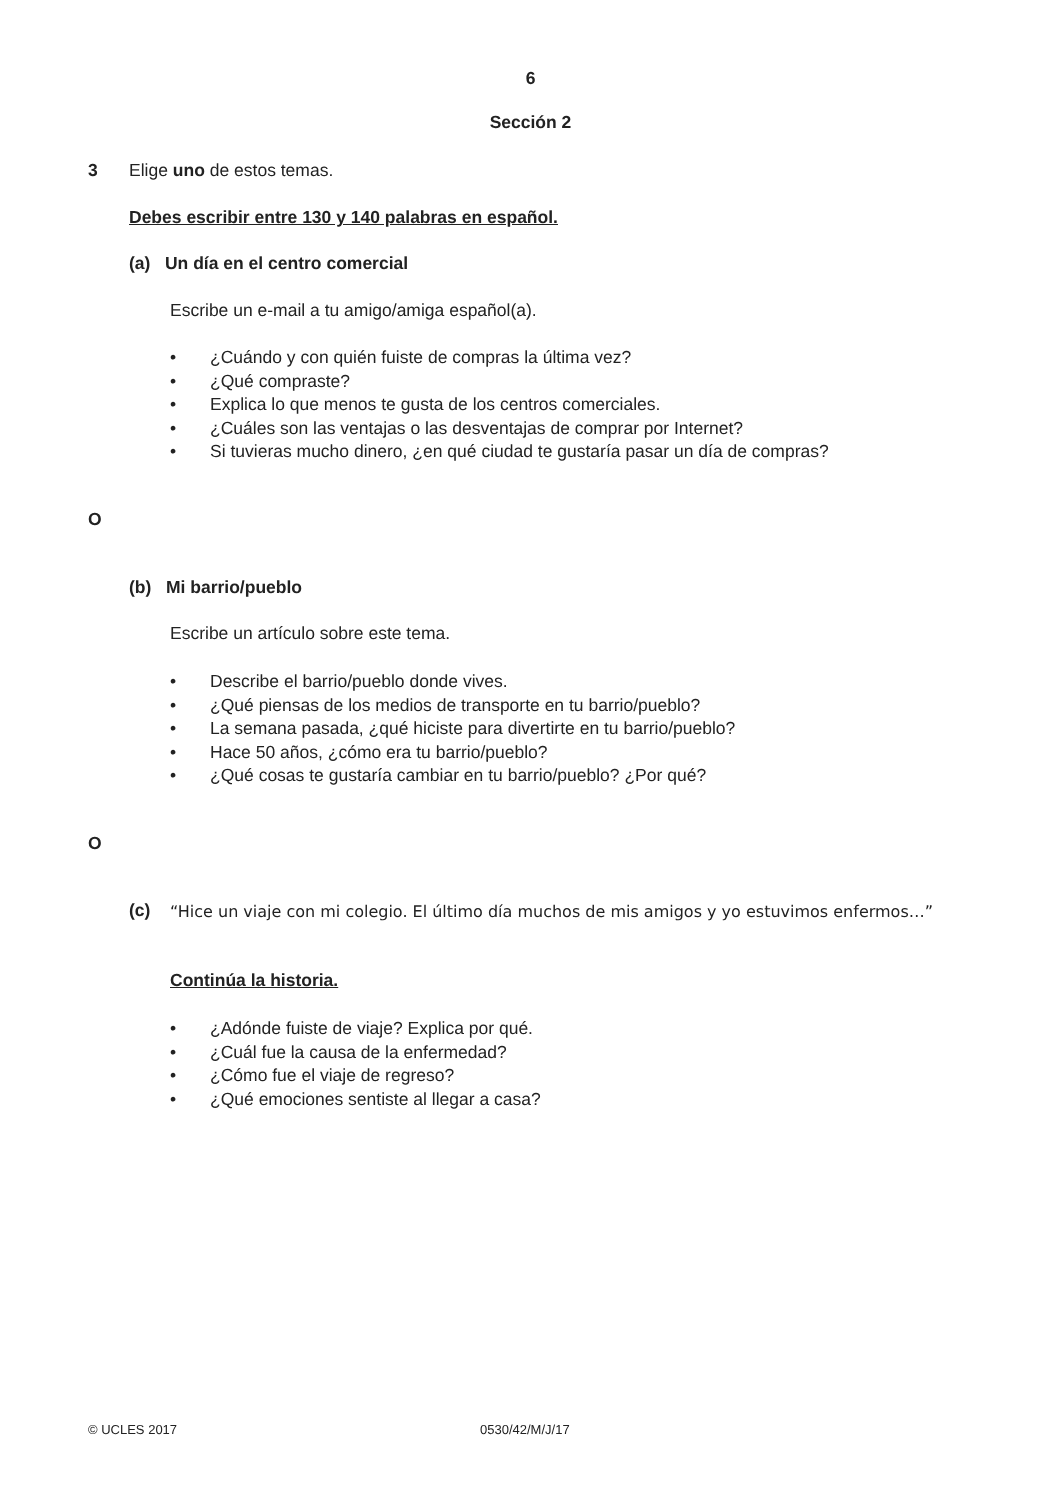6
Sección 2
3 Elige uno de estos temas.
Debes escribir entre 130 y 140 palabras en español.
(a) Un día en el centro comercial
Escribe un e-mail a tu amigo/amiga español(a).
• ¿Cuándo y con quién fuiste de compras la última vez?
• ¿Qué compraste?
• Explica lo que menos te gusta de los centros comerciales.
• ¿Cuáles son las ventajas o las desventajas de comprar por Internet?
• Si tuvieras mucho dinero, ¿en qué ciudad te gustaría pasar un día de compras?
O
(b) Mi barrio/pueblo
Escribe un artículo sobre este tema.
• Describe el barrio/pueblo donde vives.
• ¿Qué piensas de los medios de transporte en tu barrio/pueblo?
• La semana pasada, ¿qué hiciste para divertirte en tu barrio/pueblo?
• Hace 50 años, ¿cómo era tu barrio/pueblo?
• ¿Qué cosas te gustaría cambiar en tu barrio/pueblo? ¿Por qué?
O
(c)
“Hice un viaje con mi colegio. El último día muchos de mis amigos y yo estuvimos enfermos…”
Continúa la historia.
• ¿Adónde fuiste de viaje? Explica por qué.
• ¿Cuál fue la causa de la enfermedad?
• ¿Cómo fue el viaje de regreso?
• ¿Qué emociones sentiste al llegar a casa?
© UCLES 2017 0530/42/M/J/17